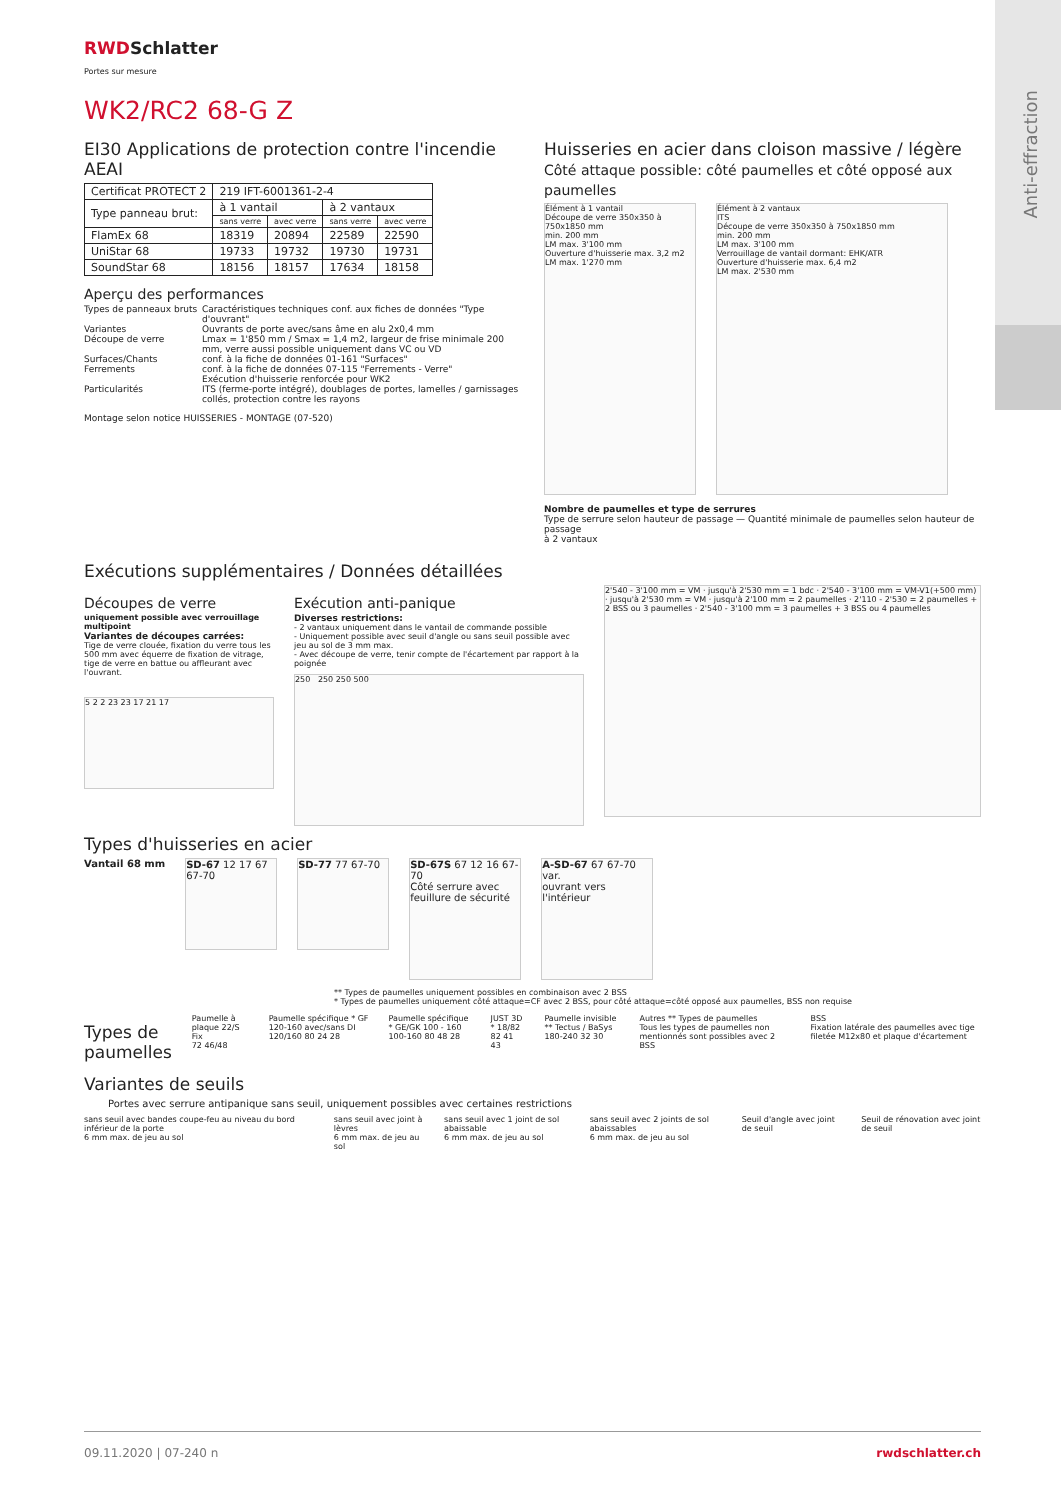RWDSchlatter
Portes sur mesure
WK2/RC2 68-G Z
EI30 Applications de protection contre l'incendie AEAI
| Certificat PROTECT 2 | 219 IFT-6001361-2-4 | | | |
| Type panneau brut: | à 1 vantail | | à 2 vantaux | |
| | sans verre | avec verre | sans verre | avec verre |
| FlamEx 68 | 18319 | 20894 | 22589 | 22590 |
| UniStar 68 | 19733 | 19732 | 19730 | 19731 |
| SoundStar 68 | 18156 | 18157 | 17634 | 18158 |
Aperçu des performances
Types de panneaux bruts
Caractéristiques techniques conf. aux fiches de données "Type d'ouvrant"
Variantes
Ouvrants de porte avec/sans âme en alu 2x0,4 mm
Découpe de verre
Lmax = 1'850 mm / Smax = 1,4 m2, largeur de frise minimale 200 mm, verre aussi possible uniquement dans VC ou VD
Surfaces/Chants
conf. à la fiche de données 01-161 "Surfaces"
Ferrements
conf. à la fiche de données 07-115 "Ferrements - Verre"
Exécution d'huisserie renforcée pour WK2
Particularités
ITS (ferme-porte intégré), doublages de portes, lamelles / garnissages collés, protection contre les rayons
Montage selon notice HUISSERIES - MONTAGE (07-520)
Huisseries en acier dans cloison massive / légère
Côté attaque possible: côté paumelles et côté opposé aux paumelles
Élément à 1 vantail
Découpe de verre 350x350 à 750x1850 mm
min. 200 mm
LM max. 3'100 mm
Ouverture d'huisserie max. 3,2 m2
LM max. 1'270 mm
Élément à 2 vantaux
ITS
Découpe de verre 350x350 à 750x1850 mm
min. 200 mm
LM max. 3'100 mm
Verrouillage de vantail dormant: EHK/ATR
Ouverture d'huisserie max. 6,4 m2
LM max. 2'530 mm
Nombre de paumelles et type de serrures
Type de serrure selon hauteur de passage — Quantité minimale de paumelles selon hauteur de passage
à 2 vantaux
Exécutions supplémentaires / Données détaillées
Découpes de verre
uniquement possible avec verrouillage multipoint
Variantes de découpes carrées:
Tige de verre clouée, fixation du verre tous les 500 mm avec équerre de fixation de vitrage, tige de verre en battue ou affleurant avec l'ouvrant.
5 2 2 23 23 17 21 17
Exécution anti-panique
Diverses restrictions:
- 2 vantaux uniquement dans le vantail de commande possible
- Uniquement possible avec seuil d'angle ou sans seuil possible avec jeu au sol de 3 mm max.
- Avec découpe de verre, tenir compte de l'écartement par rapport à la poignée
250 250 250 500
2'540 - 3'100 mm = VM · jusqu'à 2'530 mm = 1 bdc · 2'540 - 3'100 mm = VM-V1(+500 mm) · jusqu'à 2'530 mm = VM · jusqu'à 2'100 mm = 2 paumelles · 2'110 - 2'530 = 2 paumelles + 2 BSS ou 3 paumelles · 2'540 - 3'100 mm = 3 paumelles + 3 BSS ou 4 paumelles
Types d'huisseries en acier
Vantail 68 mm
SD-67 12 17 67 67-70
SD-77 77 67-70
SD-67S 67 12 16 67-70
Côté serrure avec feuillure de sécurité
A-SD-67 67 67-70 var.
ouvrant vers l'intérieur
** Types de paumelles uniquement possibles en combinaison avec 2 BSS
* Types de paumelles uniquement côté attaque=CF avec 2 BSS, pour côté attaque=côté opposé aux paumelles, BSS non requise
Types de paumelles
Paumelle à plaque 22/S Fix
72 46/48
Paumelle spécifique * GF 120-160 avec/sans DI
120/160 80 24 28
Paumelle spécifique * GE/GK 100 - 160
100-160 80 48 28
JUST 3D * 18/82
82 41 43
Paumelle invisible ** Tectus / BaSys
180-240 32 30
Autres ** Types de paumelles
Tous les types de paumelles non mentionnés sont possibles avec 2 BSS
BSS
Fixation latérale des paumelles avec tige filetée M12x80 et plaque d'écartement
Variantes de seuils
Portes avec serrure antipanique sans seuil, uniquement possibles avec certaines restrictions
sans seuil avec bandes coupe-feu au niveau du bord inférieur de la porte
6 mm max. de jeu au sol
sans seuil avec joint à lèvres
6 mm max. de jeu au sol
sans seuil avec 1 joint de sol abaissable
6 mm max. de jeu au sol
sans seuil avec 2 joints de sol abaissables
6 mm max. de jeu au sol
Seuil d'angle avec joint de seuil
Seuil de rénovation avec joint de seuil
09.11.2020 | 07-240 n rwdschlatter.ch
Anti-effraction